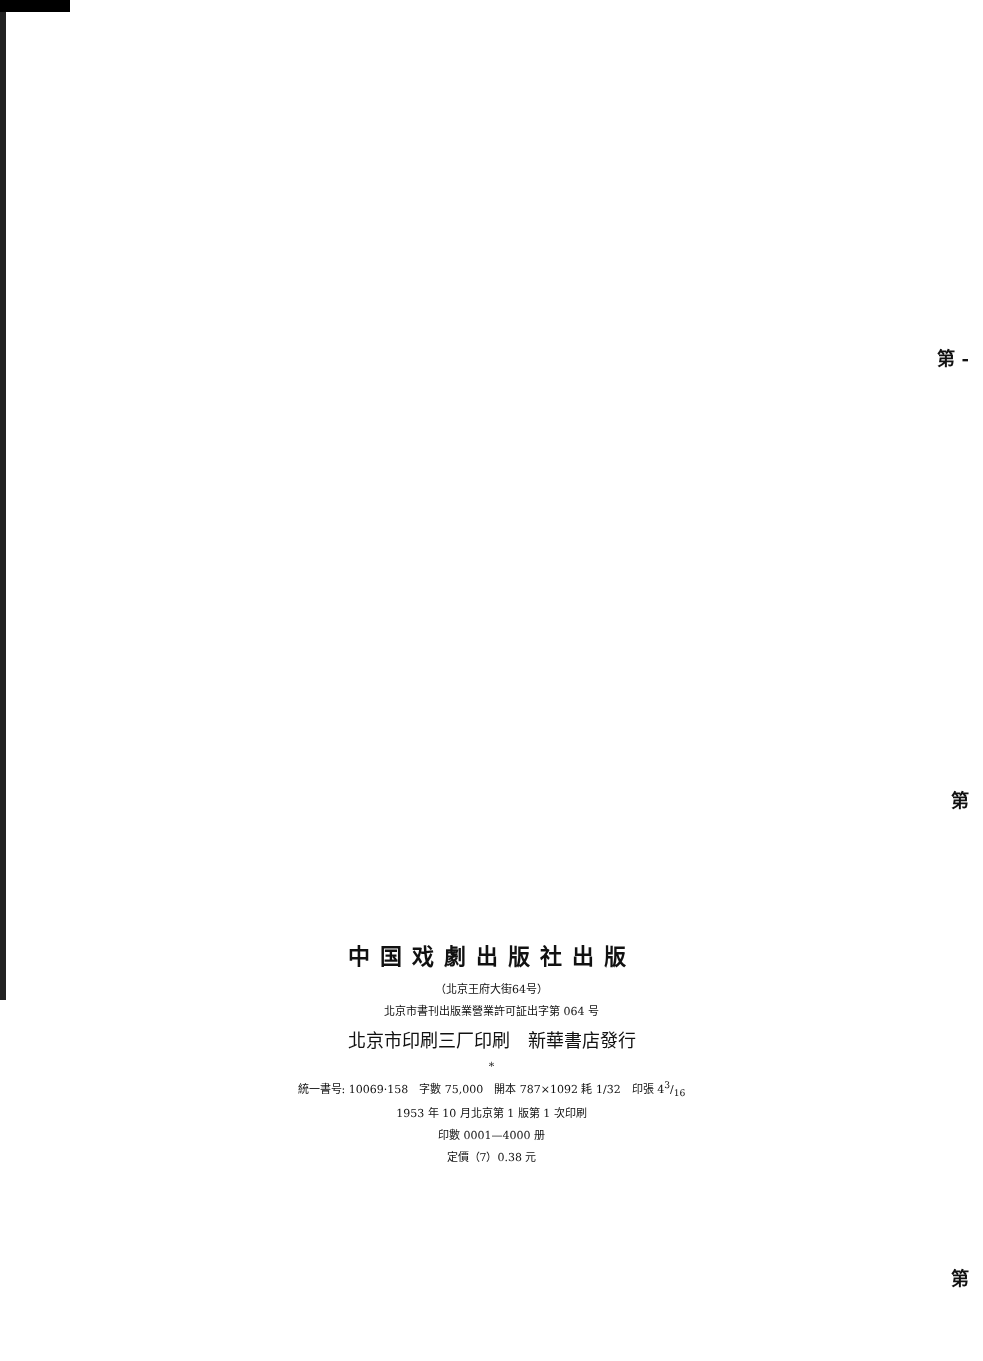第 -
第
第
中国戏劇出版社出版
（北京王府大街64号）
北京市書刊出版業營業許可証出字第 064 号
北京市印刷三厂印刷　新華書店發行
*
統一書号: 10069·158　字數 75,000　開本 787×1092 耗 1/32　印張 43/16
1953 年 10 月北京第 1 版第 1 次印刷
印數 0001—4000 册
定價（7）0.38 元